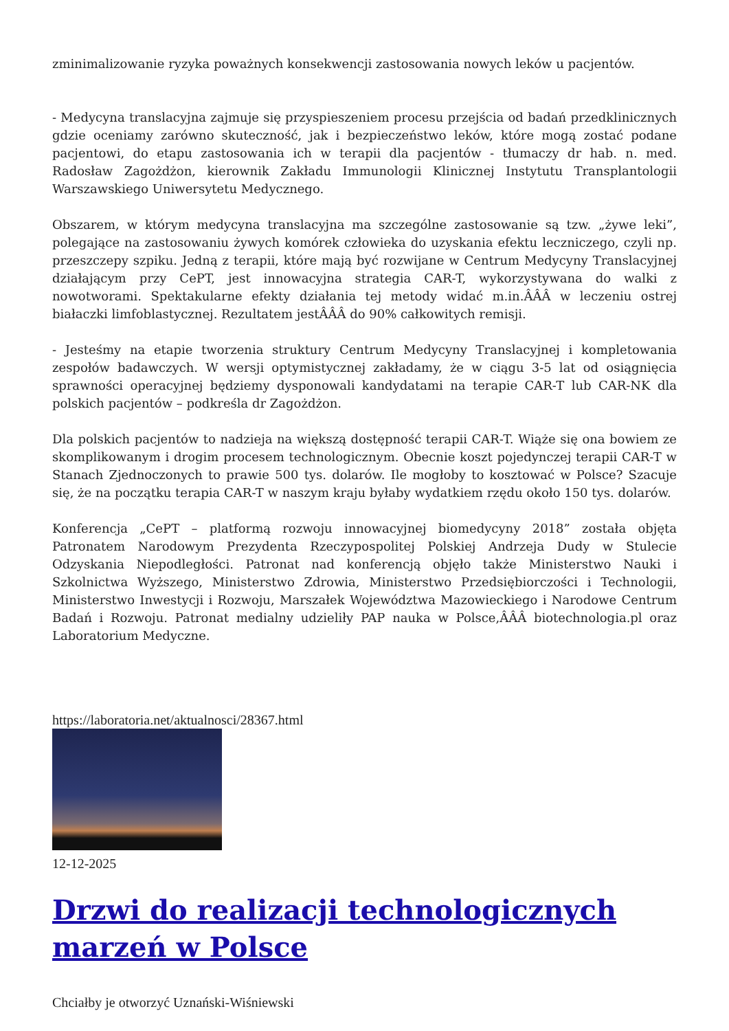zminimalizowanie ryzyka poważnych konsekwencji zastosowania nowych leków u pacjentów.
- Medycyna translacyjna zajmuje się przyspieszeniem procesu przejścia od badań przedklinicznych gdzie oceniamy zarówno skuteczność, jak i bezpieczeństwo leków, które mogą zostać podane pacjentowi, do etapu zastosowania ich w terapii dla pacjentów - tłumaczy dr hab. n. med. Radosław Zagożdżon, kierownik Zakładu Immunologii Klinicznej Instytutu Transplantologii Warszawskiego Uniwersytetu Medycznego.
Obszarem, w którym medycyna translacyjna ma szczególne zastosowanie są tzw. „żywe leki”, polegające na zastosowaniu żywych komórek człowieka do uzyskania efektu leczniczego, czyli np. przeszczepy szpiku. Jedną z terapii, które mają być rozwijane w Centrum Medycyny Translacyjnej działającym przy CePT, jest innowacyjna strategia CAR-T, wykorzystywana do walki z nowotworami. Spektakularne efekty działania tej metody widać m.in.ÂÂÂ w leczeniu ostrej białaczki limfoblastycznej. Rezultatem jestÂÂÂ do 90% całkowitych remisji.
- Jesteśmy na etapie tworzenia struktury Centrum Medycyny Translacyjnej i kompletowania zespołów badawczych. W wersji optymistycznej zakładamy, że w ciągu 3-5 lat od osiągnięcia sprawności operacyjnej będziemy dysponowali kandydatami na terapie CAR-T lub CAR-NK dla polskich pacjentów – podkreśla dr Zagożdżon.
Dla polskich pacjentów to nadzieja na większą dostępność terapii CAR-T. Wiąże się ona bowiem ze skomplikowanym i drogim procesem technologicznym. Obecnie koszt pojedynczej terapii CAR-T w Stanach Zjednoczonych to prawie 500 tys. dolarów. Ile mogłoby to kosztować w Polsce? Szacuje się, że na początku terapia CAR-T w naszym kraju byłaby wydatkiem rzędu około 150 tys. dolarów.
Konferencja „CePT – platformą rozwoju innowacyjnej biomedycyny 2018” została objęta Patronatem Narodowym Prezydenta Rzeczypospolitej Polskiej Andrzeja Dudy w Stulecie Odzyskania Niepodległości. Patronat nad konferencją objęło także Ministerstwo Nauki i Szkolnictwa Wyższego, Ministerstwo Zdrowia, Ministerstwo Przedsiębiorczości i Technologii, Ministerstwo Inwestycji i Rozwoju, Marszałek Województwa Mazowieckiego i Narodowe Centrum Badań i Rozwoju. Patronat medialny udzieliły PAP nauka w Polsce,ÂÂÂ biotechnologia.pl oraz Laboratorium Medyczne.
https://laboratoria.net/aktualnosci/28367.html
12-12-2025
Drzwi do realizacji technologicznych marzeń w Polsce
Chciałby je otworzyć Uznański-Wiśniewski